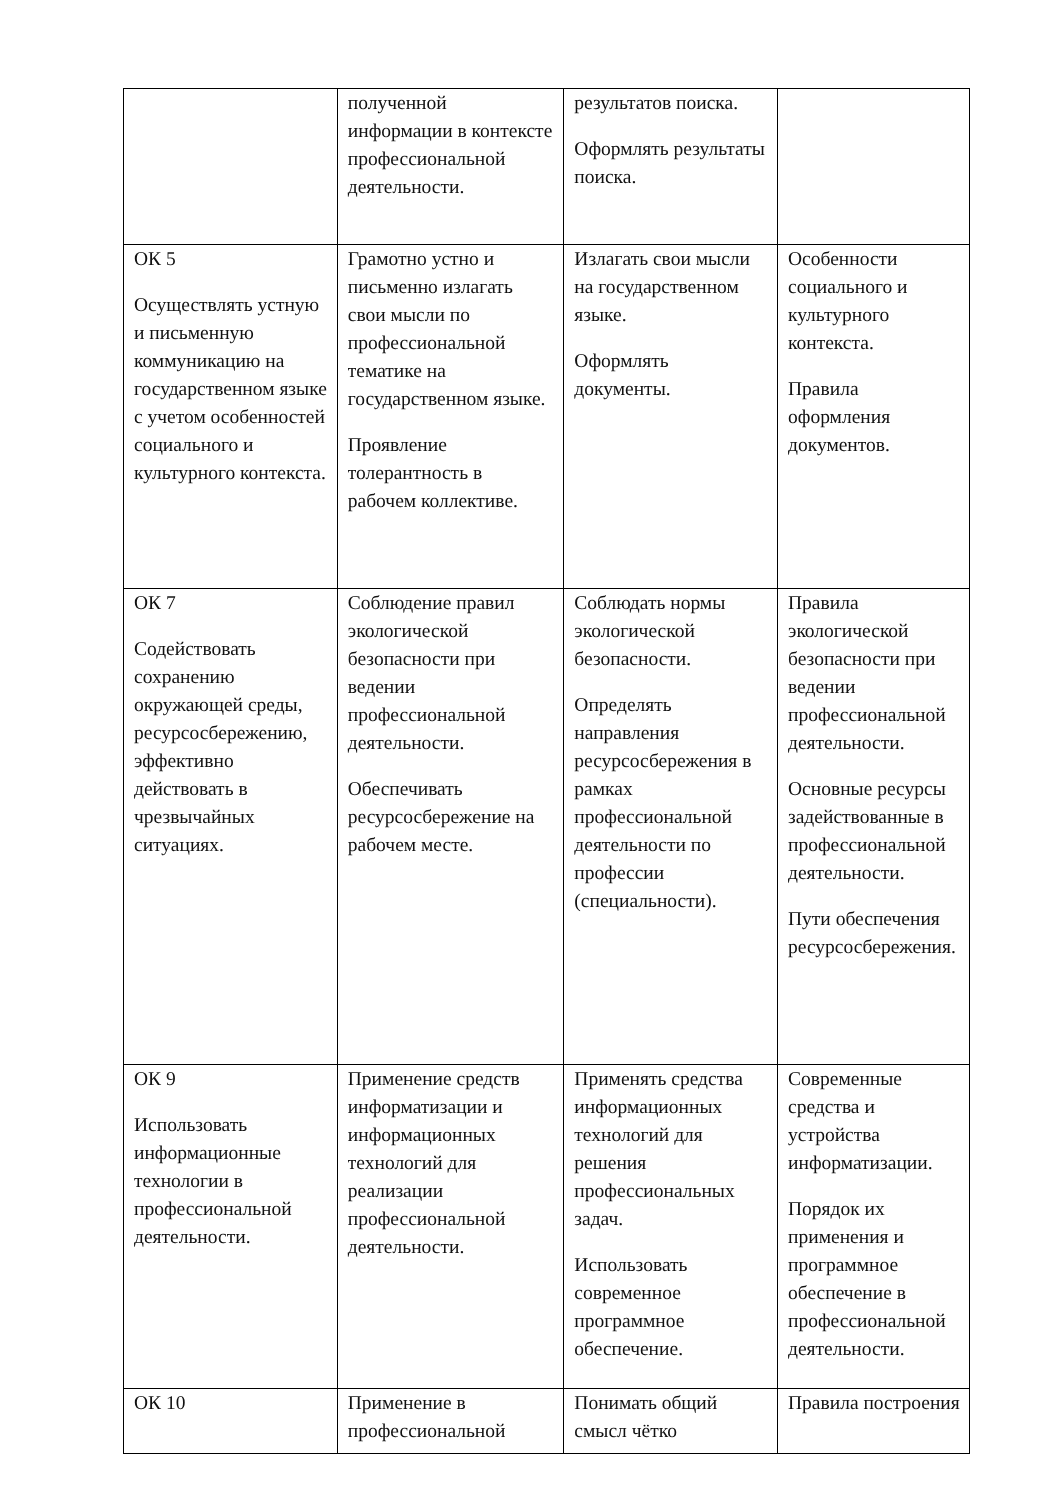| | полученной информации в контексте профессиональной деятельности. | результатов поиска. Оформлять результаты поиска. | |
| ОК 5 Осуществлять устную и письменную коммуникацию на государственном языке с учетом особенностей социального и культурного контекста. | Грамотно устно и письменно излагать свои мысли по профессиональной тематике на государственном языке. Проявление толерантность в рабочем коллективе. | Излагать свои мысли на государственном языке. Оформлять документы. | Особенности социального и культурного контекста. Правила оформления документов. |
| ОК 7 Содействовать сохранению окружающей среды, ресурсосбережению, эффективно действовать в чрезвычайных ситуациях. | Соблюдение правил экологической безопасности при ведении профессиональной деятельности. Обеспечивать ресурсосбережение на рабочем месте. | Соблюдать нормы экологической безопасности. Определять направления ресурсосбережения в рамках профессиональной деятельности по профессии (специальности). | Правила экологической безопасности при ведении профессиональной деятельности. Основные ресурсы задействованные в профессиональной деятельности. Пути обеспечения ресурсосбережения. |
| ОК 9 Использовать информационные технологии в профессиональной деятельности. | Применение средств информатизации и информационных технологий для реализации профессиональной деятельности. | Применять средства информационных технологий для решения профессиональных задач. Использовать современное программное обеспечение. | Современные средства и устройства информатизации. Порядок их применения и программное обеспечение в профессиональной деятельности. |
| ОК 10 | Применение в профессиональной | Понимать общий смысл чётко | Правила построения |